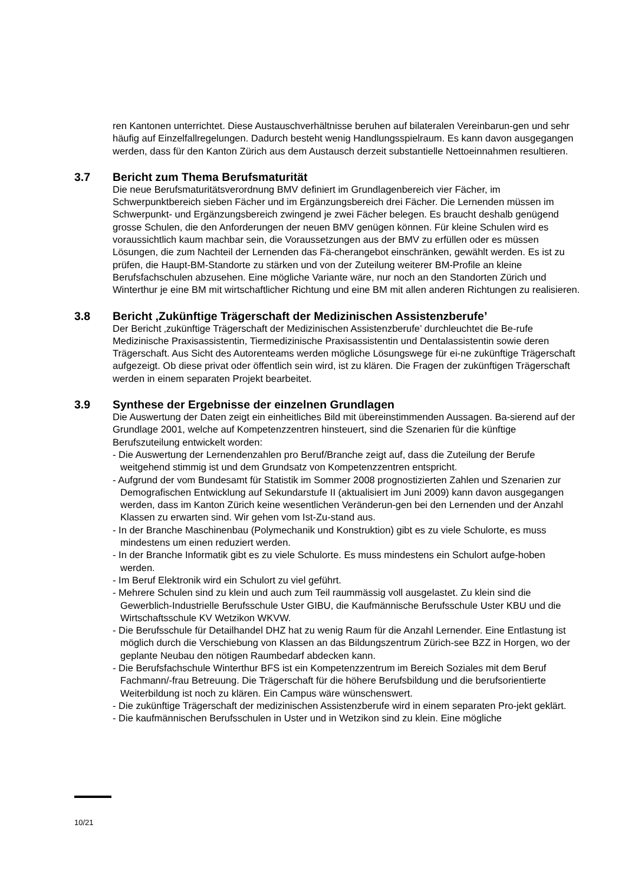ren Kantonen unterrichtet. Diese Austauschverhältnisse beruhen auf bilateralen Vereinbarun-gen und sehr häufig auf Einzelfallregelungen. Dadurch besteht wenig Handlungsspielraum. Es kann davon ausgegangen werden, dass für den Kanton Zürich aus dem Austausch derzeit substantielle Nettoeinnahmen resultieren.
3.7 Bericht zum Thema Berufsmaturität
Die neue Berufsmaturitätsverordnung BMV definiert im Grundlagenbereich vier Fächer, im Schwerpunktbereich sieben Fächer und im Ergänzungsbereich drei Fächer. Die Lernenden müssen im Schwerpunkt- und Ergänzungsbereich zwingend je zwei Fächer belegen. Es braucht deshalb genügend grosse Schulen, die den Anforderungen der neuen BMV genügen können. Für kleine Schulen wird es voraussichtlich kaum machbar sein, die Voraussetzungen aus der BMV zu erfüllen oder es müssen Lösungen, die zum Nachteil der Lernenden das Fä-cherangebot einschränken, gewählt werden. Es ist zu prüfen, die Haupt-BM-Standorte zu stärken und von der Zuteilung weiterer BM-Profile an kleine Berufsfachschulen abzusehen. Eine mögliche Variante wäre, nur noch an den Standorten Zürich und Winterthur je eine BM mit wirtschaftlicher Richtung und eine BM mit allen anderen Richtungen zu realisieren.
3.8 Bericht ‚Zukünftige Trägerschaft der Medizinischen Assistenzberufe’
Der Bericht ‚zukünftige Trägerschaft der Medizinischen Assistenzberufe’ durchleuchtet die Be-rufe Medizinische Praxisassistentin, Tiermedizinische Praxisassistentin und Dentalassistentin sowie deren Trägerschaft. Aus Sicht des Autorenteams werden mögliche Lösungswege für ei-ne zukünftige Trägerschaft aufgezeigt. Ob diese privat oder öffentlich sein wird, ist zu klären. Die Fragen der zukünftigen Trägerschaft werden in einem separaten Projekt bearbeitet.
3.9 Synthese der Ergebnisse der einzelnen Grundlagen
Die Auswertung der Daten zeigt ein einheitliches Bild mit übereinstimmenden Aussagen. Ba-sierend auf der Grundlage 2001, welche auf Kompetenzzentren hinsteuert, sind die Szenarien für die künftige Berufszuteilung entwickelt worden:
- Die Auswertung der Lernendenzahlen pro Beruf/Branche zeigt auf, dass die Zuteilung der Berufe weitgehend stimmig ist und dem Grundsatz von Kompetenzzentren entspricht.
- Aufgrund der vom Bundesamt für Statistik im Sommer 2008 prognostizierten Zahlen und Szenarien zur Demografischen Entwicklung auf Sekundarstufe II (aktualisiert im Juni 2009) kann davon ausgegangen werden, dass im Kanton Zürich keine wesentlichen Veränderun-gen bei den Lernenden und der Anzahl Klassen zu erwarten sind. Wir gehen vom Ist-Zu-stand aus.
- In der Branche Maschinenbau (Polymechanik und Konstruktion) gibt es zu viele Schulorte, es muss mindestens um einen reduziert werden.
- In der Branche Informatik gibt es zu viele Schulorte. Es muss mindestens ein Schulort aufge-hoben werden.
- Im Beruf Elektronik wird ein Schulort zu viel geführt.
- Mehrere Schulen sind zu klein und auch zum Teil raummässig voll ausgelastet. Zu klein sind die Gewerblich-Industrielle Berufsschule Uster GIBU, die Kaufmännische Berufsschule Uster KBU und die Wirtschaftsschule KV Wetzikon WKVW.
- Die Berufsschule für Detailhandel DHZ hat zu wenig Raum für die Anzahl Lernender. Eine Entlastung ist möglich durch die Verschiebung von Klassen an das Bildungszentrum Zürich-see BZZ in Horgen, wo der geplante Neubau den nötigen Raumbedarf abdecken kann.
- Die Berufsfachschule Winterthur BFS ist ein Kompetenzzentrum im Bereich Soziales mit dem Beruf Fachmann/-frau Betreuung. Die Trägerschaft für die höhere Berufsbildung und die berufsorientierte Weiterbildung ist noch zu klären. Ein Campus wäre wünschenswert.
- Die zukünftige Trägerschaft der medizinischen Assistenzberufe wird in einem separaten Pro-jekt geklärt.
- Die kaufmännischen Berufsschulen in Uster und in Wetzikon sind zu klein. Eine mögliche
10/21